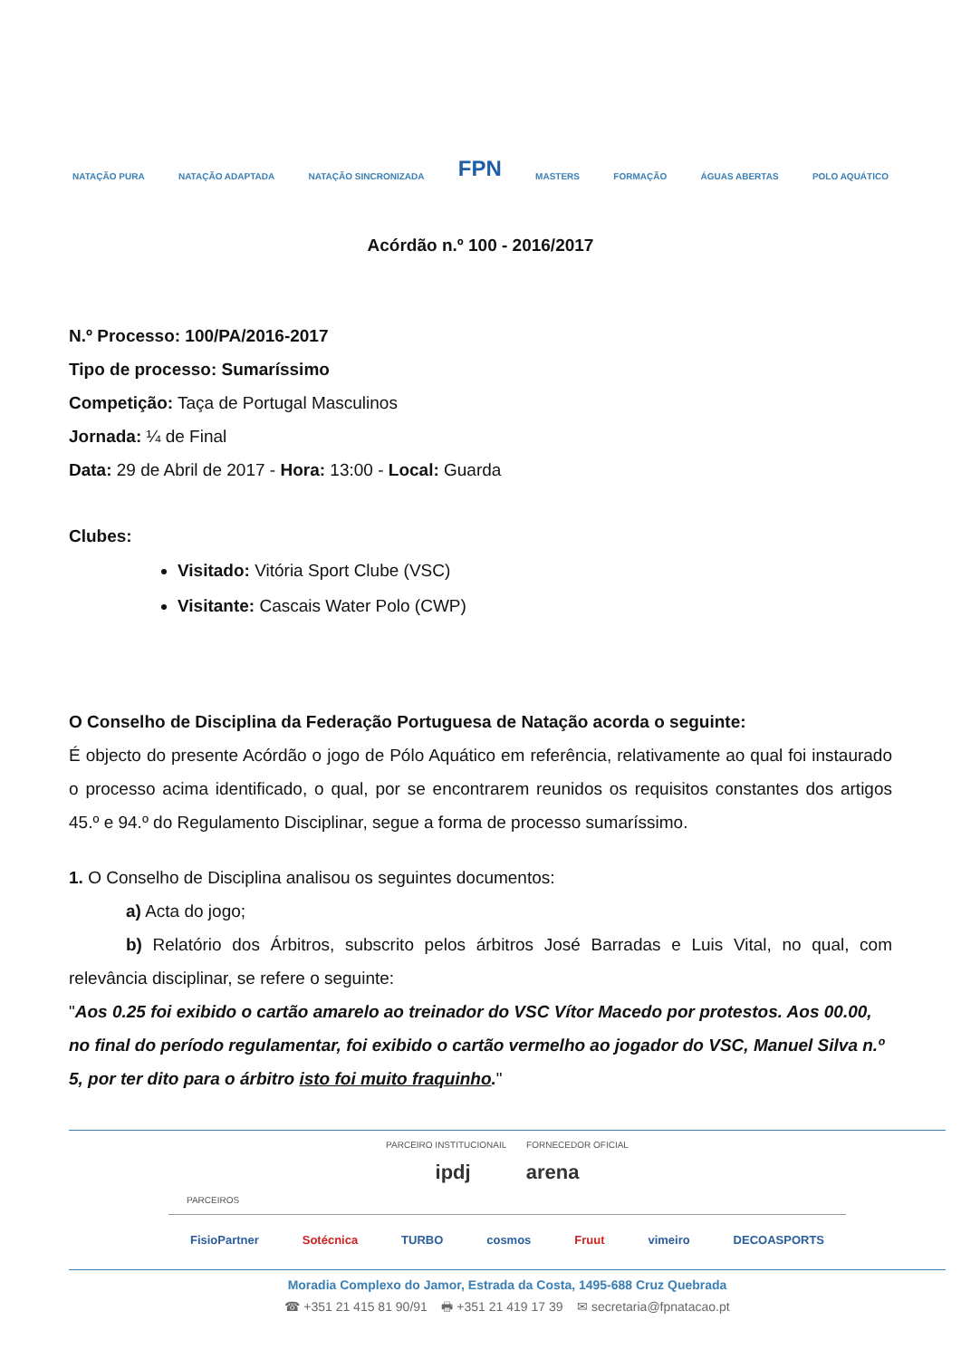NATAÇÃO PURA NATAÇÃO ADAPTADA NATAÇÃO SINCRONIZADA FPN MASTERS FORMAÇÃO ÁGUAS ABERTAS POLO AQUÁTICO
Acórdão n.º 100 - 2016/2017
N.º Processo: 100/PA/2016-2017
Tipo de processo: Sumaríssimo
Competição: Taça de Portugal Masculinos
Jornada: ¼ de Final
Data: 29 de Abril de 2017 - Hora: 13:00 - Local: Guarda
Clubes:
Visitado: Vitória Sport Clube (VSC)
Visitante: Cascais Water Polo (CWP)
O Conselho de Disciplina da Federação Portuguesa de Natação acorda o seguinte:
É objecto do presente Acórdão o jogo de Pólo Aquático em referência, relativamente ao qual foi instaurado o processo acima identificado, o qual, por se encontrarem reunidos os requisitos constantes dos artigos 45.º e 94.º do Regulamento Disciplinar, segue a forma de processo sumaríssimo.
1. O Conselho de Disciplina analisou os seguintes documentos:
a) Acta do jogo;
b) Relatório dos Árbitros, subscrito pelos árbitros José Barradas e Luis Vital, no qual, com relevância disciplinar, se refere o seguinte:
"Aos 0.25 foi exibido o cartão amarelo ao treinador do VSC Vítor Macedo por protestos. Aos 00.00, no final do período regulamentar, foi exibido o cartão vermelho ao jogador do VSC, Manuel Silva n.º 5, por ter dito para o árbitro isto foi muito fraquinho."
PARCEIRO INSTITUCIONAIL FORNECEDOR OFICIAL
ipdj arena
PARCEIROS
FisioPartner Sotécnica TURBO cosmos Fruut vimeiro DECOASPORTS
Moradia Complexo do Jamor, Estrada da Costa, 1495-688 Cruz Quebrada
☎ +351 21 415 81 90/91 🖶 +351 21 419 17 39 ✉ secretaria@fpnatacao.pt